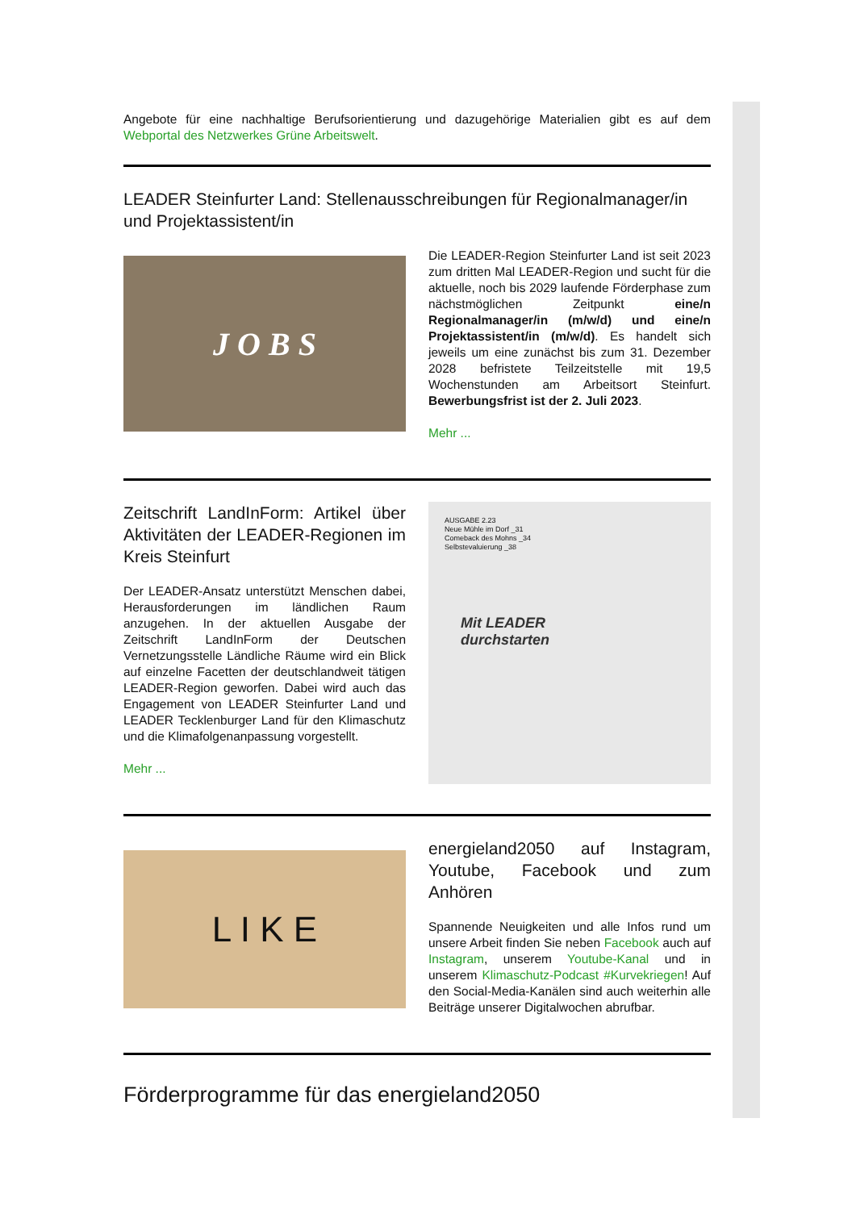Angebote für eine nachhaltige Berufsorientierung und dazugehörige Materialien gibt es auf dem Webportal des Netzwerkes Grüne Arbeitswelt.
LEADER Steinfurter Land: Stellenausschreibungen für Regionalmanager/in und Projektassistent/in
J O B S
Die LEADER-Region Steinfurter Land ist seit 2023 zum dritten Mal LEADER-Region und sucht für die aktuelle, noch bis 2029 laufende Förderphase zum nächstmöglichen Zeitpunkt eine/n Regionalmanager/in (m/w/d) und eine/n Projektassistent/in (m/w/d). Es handelt sich jeweils um eine zunächst bis zum 31. Dezember 2028 befristete Teilzeitstelle mit 19,5 Wochenstunden am Arbeitsort Steinfurt. Bewerbungsfrist ist der 2. Juli 2023.
Mehr ...
Zeitschrift LandInForm: Artikel über Aktivitäten der LEADER-Regionen im Kreis Steinfurt
Der LEADER-Ansatz unterstützt Menschen dabei, Herausforderungen im ländlichen Raum anzugehen. In der aktuellen Ausgabe der Zeitschrift LandInForm der Deutschen Vernetzungsstelle Ländliche Räume wird ein Blick auf einzelne Facetten der deutschlandweit tätigen LEADER-Region geworfen. Dabei wird auch das Engagement von LEADER Steinfurter Land und LEADER Tecklenburger Land für den Klimaschutz und die Klimafolgenanpassung vorgestellt.
Mehr ...
AUSGABE 2.23
Neue Mühle im Dorf _31
Comeback des Mohns _34
Selbstevaluierung _38
Mit LEADER
durchstarten
L I K E
energieland2050 auf Instagram, Youtube, Facebook und zum Anhören
Spannende Neuigkeiten und alle Infos rund um unsere Arbeit finden Sie neben Facebook auch auf Instagram, unserem Youtube-Kanal und in unserem Klimaschutz-Podcast #Kurvekriegen! Auf den Social-Media-Kanälen sind auch weiterhin alle Beiträge unserer Digitalwochen abrufbar.
Förderprogramme für das energieland2050